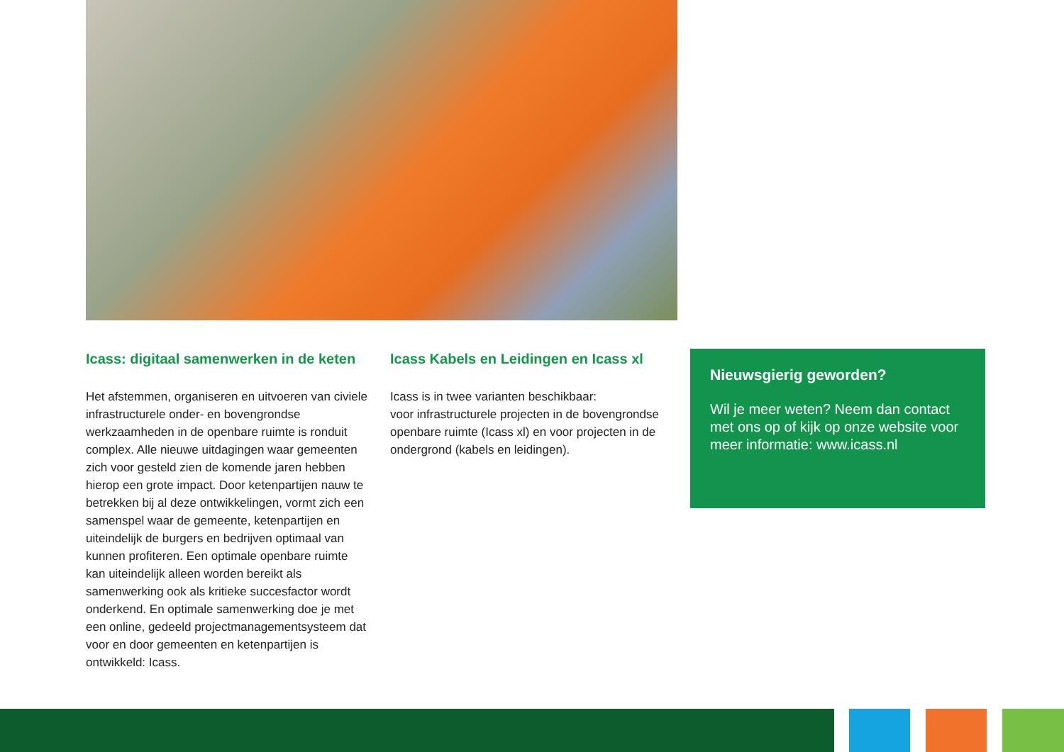Icass: digitaal samenwerken in de keten
Het afstemmen, organiseren en uitvoeren van civiele infrastructurele onder- en bovengrondse werkzaamheden in de openbare ruimte is ronduit complex. Alle nieuwe uitdagingen waar gemeenten zich voor gesteld zien de komende jaren hebben hierop een grote impact. Door ketenpartijen nauw te betrekken bij al deze ontwikkelingen, vormt zich een samenspel waar de gemeente, ketenpartijen en uiteindelijk de burgers en bedrijven optimaal van kunnen profiteren. Een optimale openbare ruimte kan uiteindelijk alleen worden bereikt als samenwerking ook als kritieke succesfactor wordt onderkend. En optimale samenwerking doe je met een online, gedeeld projectmanagementsysteem dat voor en door gemeenten en ketenpartijen is ontwikkeld: Icass.
Icass Kabels en Leidingen en Icass xl
Icass is in twee varianten beschikbaar:
voor infrastructurele projecten in de bovengrondse openbare ruimte (Icass xl) en voor projecten in de ondergrond (kabels en leidingen).
Nieuwsgierig geworden?
Wil je meer weten? Neem dan contact met ons op of kijk op onze website voor meer informatie: www.icass.nl